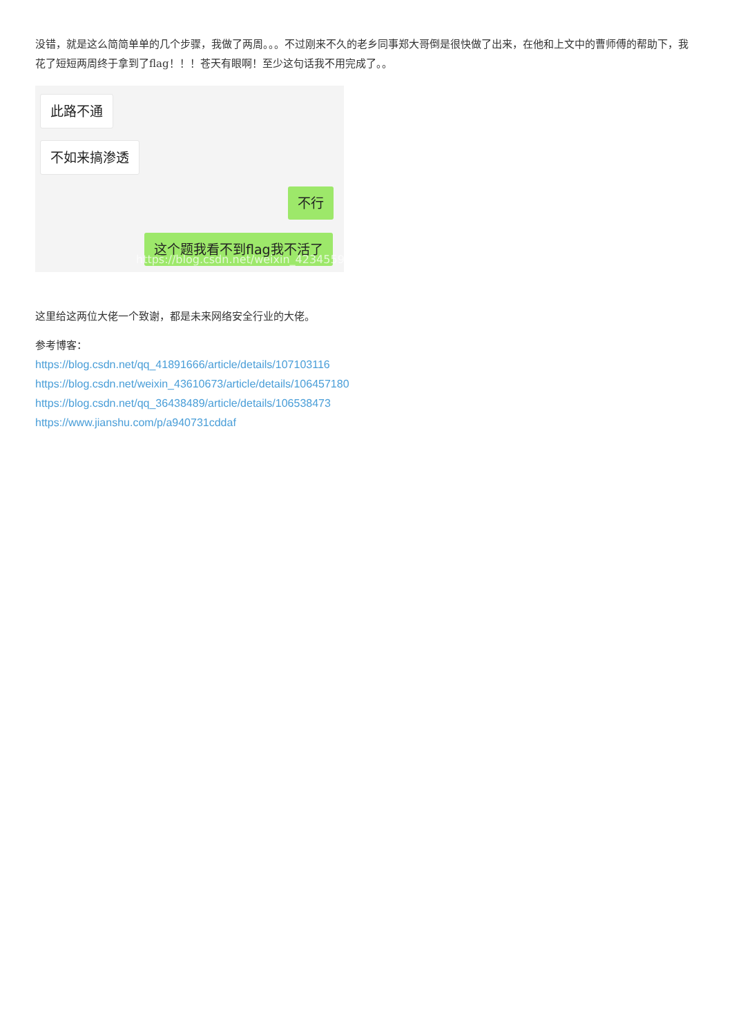没错，就是这么简简单单的几个步骤，我做了两周。。。不过刚来不久的老乡同事郑大哥倒是很快做了出来，在他和上文中的曹师傅的帮助下，我花了短短两周终于拿到了flag！！！苍天有眼啊！至少这句话我不用完成了。。
此路不通
不如来搞渗透
不行
这个题我看不到flag我不活了
https://blog.csdn.net/weixin_42345596
这里给这两位大佬一个致谢，都是未来网络安全行业的大佬。
参考博客：
https://blog.csdn.net/qq_41891666/article/details/107103116
https://blog.csdn.net/weixin_43610673/article/details/106457180
https://blog.csdn.net/qq_36438489/article/details/106538473
https://www.jianshu.com/p/a940731cddaf